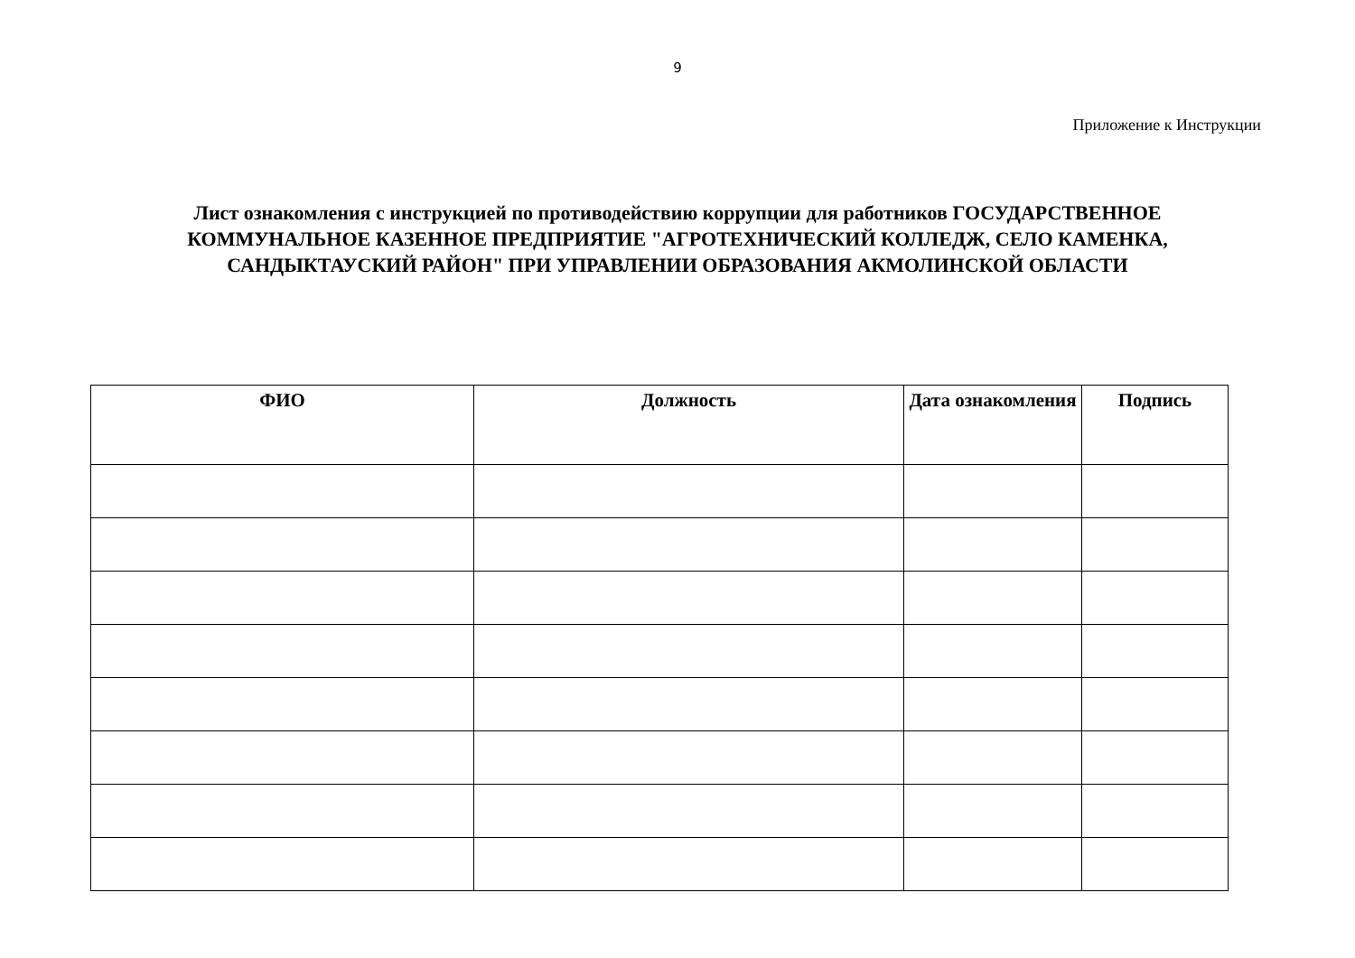9
Приложение к Инструкции
Лист ознакомления с инструкцией по противодействию коррупции для работников ГОСУДАРСТВЕННОЕ КОММУНАЛЬНОЕ КАЗЕННОЕ ПРЕДПРИЯТИЕ "АГРОТЕХНИЧЕСКИЙ КОЛЛЕДЖ, СЕЛО КАМЕНКА, САНДЫКТАУСКИЙ РАЙОН" ПРИ УПРАВЛЕНИИ ОБРАЗОВАНИЯ АКМОЛИНСКОЙ ОБЛАСТИ
| ФИО | Должность | Дата ознакомления | Подпись |
| --- | --- | --- | --- |